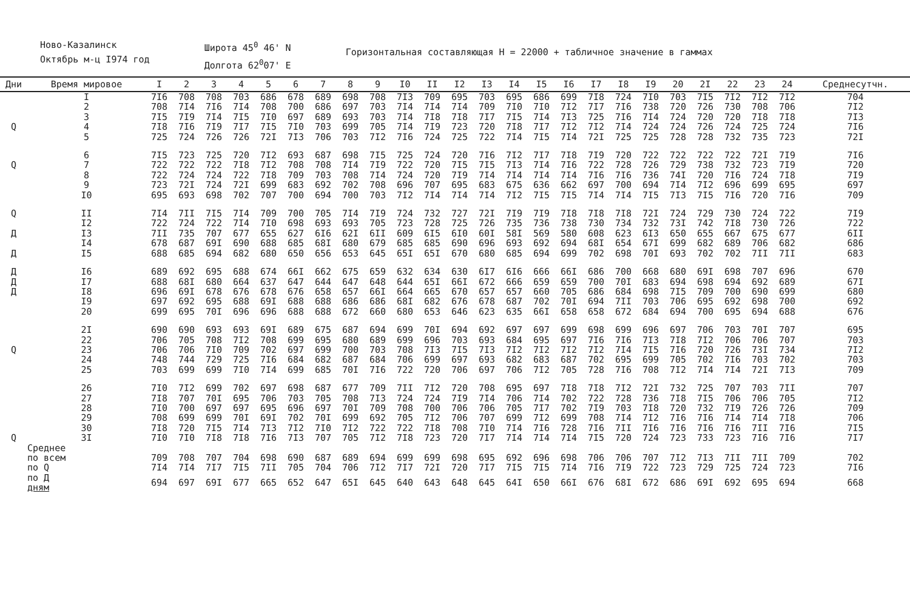Ново-Казалинск
Октябрь м-ц I974 год
Широта 45<sup>0</sup> 46' N
Долгота 62<sup>0</sup>07' E
Горизонтальная составляющая H = 22000 + табличное значение в гаммах
| Дни | Время мировое | I | 2 | 3 | 4 | 5 | 6 | 7 | 8 | 9 | I0 | II | I2 | I3 | I4 | I5 | I6 | I7 | I8 | I9 | 20 | 2I | 22 | 23 | 24 | Среднесутчн. |
| --- | --- | --- | --- | --- | --- | --- | --- | --- | --- | --- | --- | --- | --- | --- | --- | --- | --- | --- | --- | --- | --- | --- | --- | --- | --- | --- |
| | I | 7I6 | 708 | 708 | 703 | 686 | 678 | 689 | 698 | 708 | 7I3 | 709 | 695 | 703 | 695 | 686 | 699 | 7I8 | 724 | 7I0 | 703 | 7I5 | 7I2 | 7I2 | 7I2 | 704 |
| | 2 | 708 | 7I4 | 7I6 | 7I4 | 708 | 700 | 686 | 697 | 703 | 7I4 | 7I4 | 7I4 | 709 | 7I0 | 7I0 | 7I2 | 7I7 | 7I6 | 738 | 720 | 726 | 730 | 708 | 706 | 7I2 |
| | 3 | 7I5 | 7I9 | 7I4 | 7I5 | 7I0 | 697 | 689 | 693 | 703 | 7I4 | 7I8 | 7I8 | 7I7 | 7I5 | 7I4 | 7I3 | 725 | 7I6 | 7I4 | 724 | 720 | 720 | 7I8 | 7I8 | 7I3 |
| Q | 4 | 7I8 | 7I6 | 7I9 | 7I7 | 7I5 | 7I0 | 703 | 699 | 705 | 7I4 | 7I9 | 723 | 720 | 7I8 | 7I7 | 7I2 | 7I2 | 7I4 | 724 | 724 | 726 | 724 | 725 | 724 | 7I6 |
| | 5 | 725 | 724 | 726 | 726 | 72I | 7I3 | 706 | 703 | 7I2 | 7I6 | 724 | 725 | 722 | 7I4 | 7I5 | 7I4 | 72I | 725 | 725 | 728 | 728 | 732 | 735 | 723 | 72I |
| | 6 | 7I5 | 723 | 725 | 720 | 7I2 | 693 | 687 | 698 | 7I5 | 725 | 724 | 720 | 7I6 | 7I2 | 7I7 | 7I8 | 7I9 | 720 | 722 | 722 | 722 | 722 | 72I | 7I9 | 7I6 |
| Q | 7 | 722 | 722 | 722 | 7I8 | 7I2 | 708 | 708 | 7I4 | 7I9 | 722 | 720 | 7I5 | 7I5 | 7I3 | 7I4 | 7I6 | 722 | 728 | 726 | 729 | 738 | 732 | 723 | 7I9 | 720 |
| | 8 | 722 | 724 | 724 | 722 | 7I8 | 709 | 703 | 708 | 7I4 | 724 | 720 | 7I9 | 7I4 | 7I4 | 7I4 | 7I4 | 7I6 | 7I6 | 736 | 74I | 720 | 7I6 | 724 | 7I8 | 7I9 |
| | 9 | 723 | 72I | 724 | 72I | 699 | 683 | 692 | 702 | 708 | 696 | 707 | 695 | 683 | 675 | 636 | 662 | 697 | 700 | 694 | 7I4 | 7I2 | 696 | 699 | 695 | 697 |
| | I0 | 695 | 693 | 698 | 702 | 707 | 700 | 694 | 700 | 703 | 7I2 | 7I4 | 7I4 | 7I4 | 7I2 | 7I5 | 7I5 | 7I4 | 7I4 | 7I5 | 7I3 | 7I5 | 7I6 | 720 | 7I6 | 709 |
| Q | II | 7I4 | 7II | 7I5 | 7I4 | 709 | 700 | 705 | 7I4 | 7I9 | 724 | 732 | 727 | 72I | 7I9 | 7I9 | 7I8 | 7I8 | 7I8 | 72I | 724 | 729 | 730 | 724 | 722 | 7I9 |
| | I2 | 722 | 724 | 722 | 7I4 | 7I0 | 698 | 693 | 693 | 705 | 723 | 728 | 725 | 726 | 735 | 736 | 738 | 730 | 734 | 732 | 73I | 742 | 7I8 | 730 | 726 | 722 |
| Д | I3 | 7II | 735 | 707 | 677 | 655 | 627 | 6I6 | 62I | 6II | 609 | 6I5 | 6I0 | 60I | 58I | 569 | 580 | 608 | 623 | 6I3 | 650 | 655 | 667 | 675 | 677 | 6II |
| | I4 | 678 | 687 | 69I | 690 | 688 | 685 | 68I | 680 | 679 | 685 | 685 | 690 | 696 | 693 | 692 | 694 | 68I | 654 | 67I | 699 | 682 | 689 | 706 | 682 | 686 |
| Д | I5 | 688 | 685 | 694 | 682 | 680 | 650 | 656 | 653 | 645 | 65I | 65I | 670 | 680 | 685 | 694 | 699 | 702 | 698 | 70I | 693 | 702 | 702 | 7II | 7II | 683 |
| Д | I6 | 689 | 692 | 695 | 688 | 674 | 66I | 662 | 675 | 659 | 632 | 634 | 630 | 6I7 | 6I6 | 666 | 66I | 686 | 700 | 668 | 680 | 69I | 698 | 707 | 696 | 670 |
| Д | I7 | 688 | 68I | 680 | 664 | 637 | 647 | 644 | 647 | 648 | 644 | 65I | 66I | 672 | 666 | 659 | 659 | 700 | 70I | 683 | 694 | 698 | 694 | 692 | 689 | 67I |
| Д | I8 | 696 | 69I | 678 | 676 | 678 | 676 | 658 | 657 | 66I | 664 | 665 | 670 | 657 | 657 | 660 | 705 | 686 | 684 | 698 | 7I5 | 709 | 700 | 690 | 699 | 680 |
| | I9 | 697 | 692 | 695 | 688 | 69I | 688 | 688 | 686 | 686 | 68I | 682 | 676 | 678 | 687 | 702 | 70I | 694 | 7II | 703 | 706 | 695 | 692 | 698 | 700 | 692 |
| | 20 | 699 | 695 | 70I | 696 | 696 | 688 | 688 | 672 | 660 | 680 | 653 | 646 | 623 | 635 | 66I | 658 | 658 | 672 | 684 | 694 | 700 | 695 | 694 | 688 | 676 |
| | 2I | 690 | 690 | 693 | 693 | 69I | 689 | 675 | 687 | 694 | 699 | 70I | 694 | 692 | 697 | 697 | 699 | 698 | 699 | 696 | 697 | 706 | 703 | 70I | 707 | 695 |
| | 22 | 706 | 705 | 708 | 7I2 | 708 | 699 | 695 | 680 | 689 | 699 | 696 | 703 | 693 | 684 | 695 | 697 | 7I6 | 7I6 | 7I3 | 7I8 | 7I2 | 706 | 706 | 707 | 703 |
| Q | 23 | 706 | 706 | 7I0 | 709 | 702 | 697 | 699 | 700 | 703 | 708 | 7I3 | 7I5 | 7I3 | 7I2 | 7I2 | 7I2 | 7I2 | 7I4 | 7I5 | 7I6 | 720 | 726 | 73I | 734 | 7I2 |
| | 24 | 748 | 744 | 729 | 725 | 7I6 | 684 | 682 | 687 | 684 | 706 | 699 | 697 | 693 | 682 | 683 | 687 | 702 | 695 | 699 | 705 | 702 | 7I6 | 703 | 702 | 703 |
| | 25 | 703 | 699 | 699 | 7I0 | 7I4 | 699 | 685 | 70I | 7I6 | 722 | 720 | 706 | 697 | 706 | 7I2 | 705 | 728 | 7I6 | 708 | 7I2 | 7I4 | 7I4 | 72I | 7I3 | 709 |
| | 26 | 7I0 | 7I2 | 699 | 702 | 697 | 698 | 687 | 677 | 709 | 7II | 7I2 | 720 | 708 | 695 | 697 | 7I8 | 7I8 | 7I2 | 72I | 732 | 725 | 707 | 703 | 7II | 707 |
| | 27 | 7I8 | 707 | 70I | 695 | 706 | 703 | 705 | 708 | 7I3 | 724 | 724 | 7I9 | 7I4 | 706 | 7I4 | 702 | 722 | 728 | 736 | 7I8 | 7I5 | 706 | 706 | 705 | 7I2 |
| | 28 | 7I0 | 700 | 697 | 697 | 695 | 696 | 697 | 70I | 709 | 708 | 700 | 706 | 706 | 705 | 7I7 | 702 | 7I9 | 703 | 7I8 | 720 | 732 | 7I9 | 726 | 726 | 709 |
| | 29 | 708 | 699 | 699 | 70I | 69I | 702 | 70I | 699 | 692 | 705 | 7I2 | 706 | 707 | 699 | 7I2 | 699 | 708 | 7I4 | 7I2 | 7I6 | 7I6 | 7I4 | 7I4 | 7I8 | 706 |
| | 30 | 7I8 | 720 | 7I5 | 7I4 | 7I3 | 7I2 | 7I0 | 7I2 | 722 | 722 | 7I8 | 708 | 7I0 | 7I4 | 7I6 | 728 | 7I6 | 7II | 7I6 | 7I6 | 7I6 | 7I6 | 7II | 7I6 | 7I5 |
| Q | 3I | 7I0 | 7I0 | 7I8 | 7I8 | 7I6 | 7I3 | 707 | 705 | 7I2 | 7I8 | 723 | 720 | 7I7 | 7I4 | 7I4 | 7I4 | 7I5 | 720 | 724 | 723 | 733 | 723 | 7I6 | 7I6 | 7I7 |
| | Среднее по всем | 709 | 708 | 707 | 704 | 698 | 690 | 687 | 689 | 694 | 699 | 699 | 698 | 695 | 692 | 696 | 698 | 706 | 706 | 707 | 7I2 | 7I3 | 7II | 7II | 709 | 702 |
| | по Q | 7I4 | 7I4 | 7I7 | 7I5 | 7II | 705 | 704 | 706 | 7I2 | 7I7 | 72I | 720 | 7I7 | 7I5 | 7I5 | 7I4 | 7I6 | 7I9 | 722 | 723 | 729 | 725 | 724 | 723 | 7I6 |
| | по Д дням | 694 | 697 | 69I | 677 | 665 | 652 | 647 | 65I | 645 | 640 | 643 | 648 | 645 | 64I | 650 | 66I | 676 | 68I | 672 | 686 | 69I | 692 | 695 | 694 | 668 |